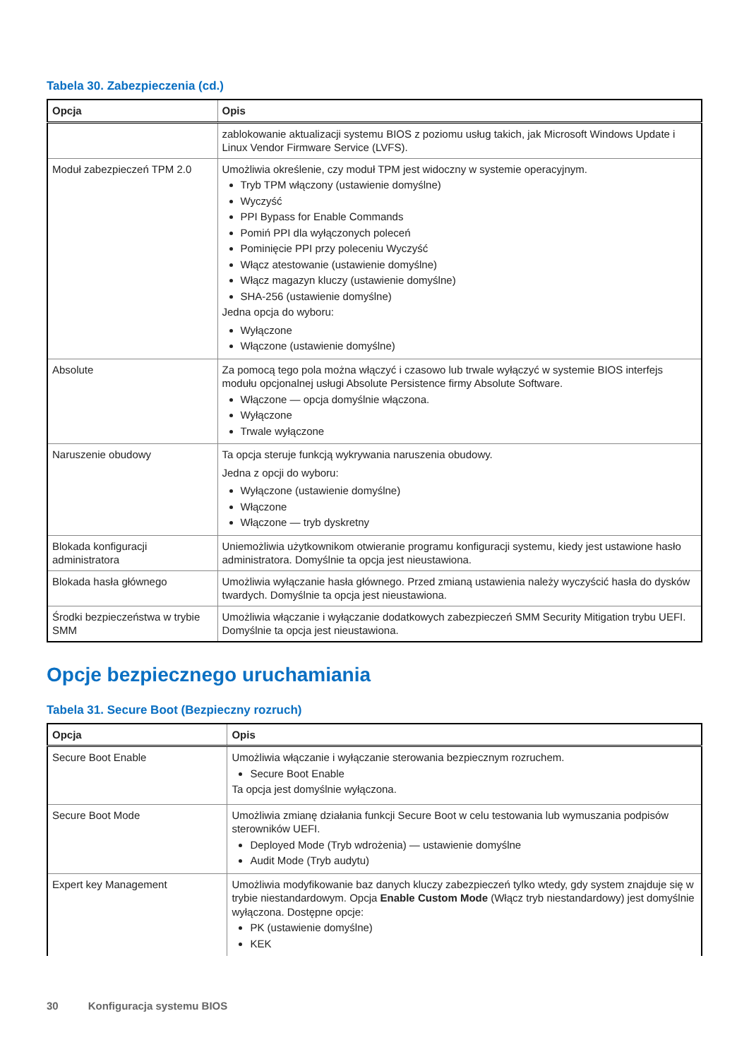Tabela 30. Zabezpieczenia (cd.)
| Opcja | Opis |
| --- | --- |
| | zablokowanie aktualizacji systemu BIOS z poziomu usług takich, jak Microsoft Windows Update i Linux Vendor Firmware Service (LVFS). |
| Moduł zabezpieczeń TPM 2.0 | Umożliwia określenie, czy moduł TPM jest widoczny w systemie operacyjnym. Tryb TPM włączony (ustawienie domyślne) Wyczyść PPI Bypass for Enable Commands Pomiń PPI dla wyłączonych poleceń Pominięcie PPI przy poleceniu Wyczyść Włącz atestowanie (ustawienie domyślne) Włącz magazyn kluczy (ustawienie domyślne) SHA-256 (ustawienie domyślne) Jedna opcja do wyboru: Wyłączone Włączone (ustawienie domyślne) |
| Absolute | Za pomocą tego pola można włączyć i czasowo lub trwale wyłączyć w systemie BIOS interfejs modułu opcjonalnej usługi Absolute Persistence firmy Absolute Software. Włączone — opcja domyślnie włączona. Wyłączone Trwale wyłączone |
| Naruszenie obudowy | Ta opcja steruje funkcją wykrywania naruszenia obudowy. Jedna z opcji do wyboru: Wyłączone (ustawienie domyślne) Włączone Włączone — tryb dyskretny |
| Blokada konfiguracji administratora | Uniemożliwia użytkownikom otwieranie programu konfiguracji systemu, kiedy jest ustawione hasło administratora. Domyślnie ta opcja jest nieustawiona. |
| Blokada hasła głównego | Umożliwia wyłączanie hasła głównego. Przed zmianą ustawienia należy wyczyścić hasła do dysków twardych. Domyślnie ta opcja jest nieustawiona. |
| Środki bezpieczeństwa w trybie SMM | Umożliwia włączanie i wyłączanie dodatkowych zabezpieczeń SMM Security Mitigation trybu UEFI. Domyślnie ta opcja jest nieustawiona. |
Opcje bezpiecznego uruchamiania
Tabela 31. Secure Boot (Bezpieczny rozruch)
| Opcja | Opis |
| --- | --- |
| Secure Boot Enable | Umożliwia włączanie i wyłączanie sterowania bezpiecznym rozruchem. Secure Boot Enable Ta opcja jest domyślnie wyłączona. |
| Secure Boot Mode | Umożliwia zmianę działania funkcji Secure Boot w celu testowania lub wymuszania podpisów sterowników UEFI. Deployed Mode (Tryb wdrożenia) — ustawienie domyślne Audit Mode (Tryb audytu) |
| Expert key Management | Umożliwia modyfikowanie baz danych kluczy zabezpieczeń tylko wtedy, gdy system znajduje się w trybie niestandardowym. Opcja Enable Custom Mode (Włącz tryb niestandardowy) jest domyślnie wyłączona. Dostępne opcje: PK (ustawienie domyślne) KEK |
30 Konfiguracja systemu BIOS